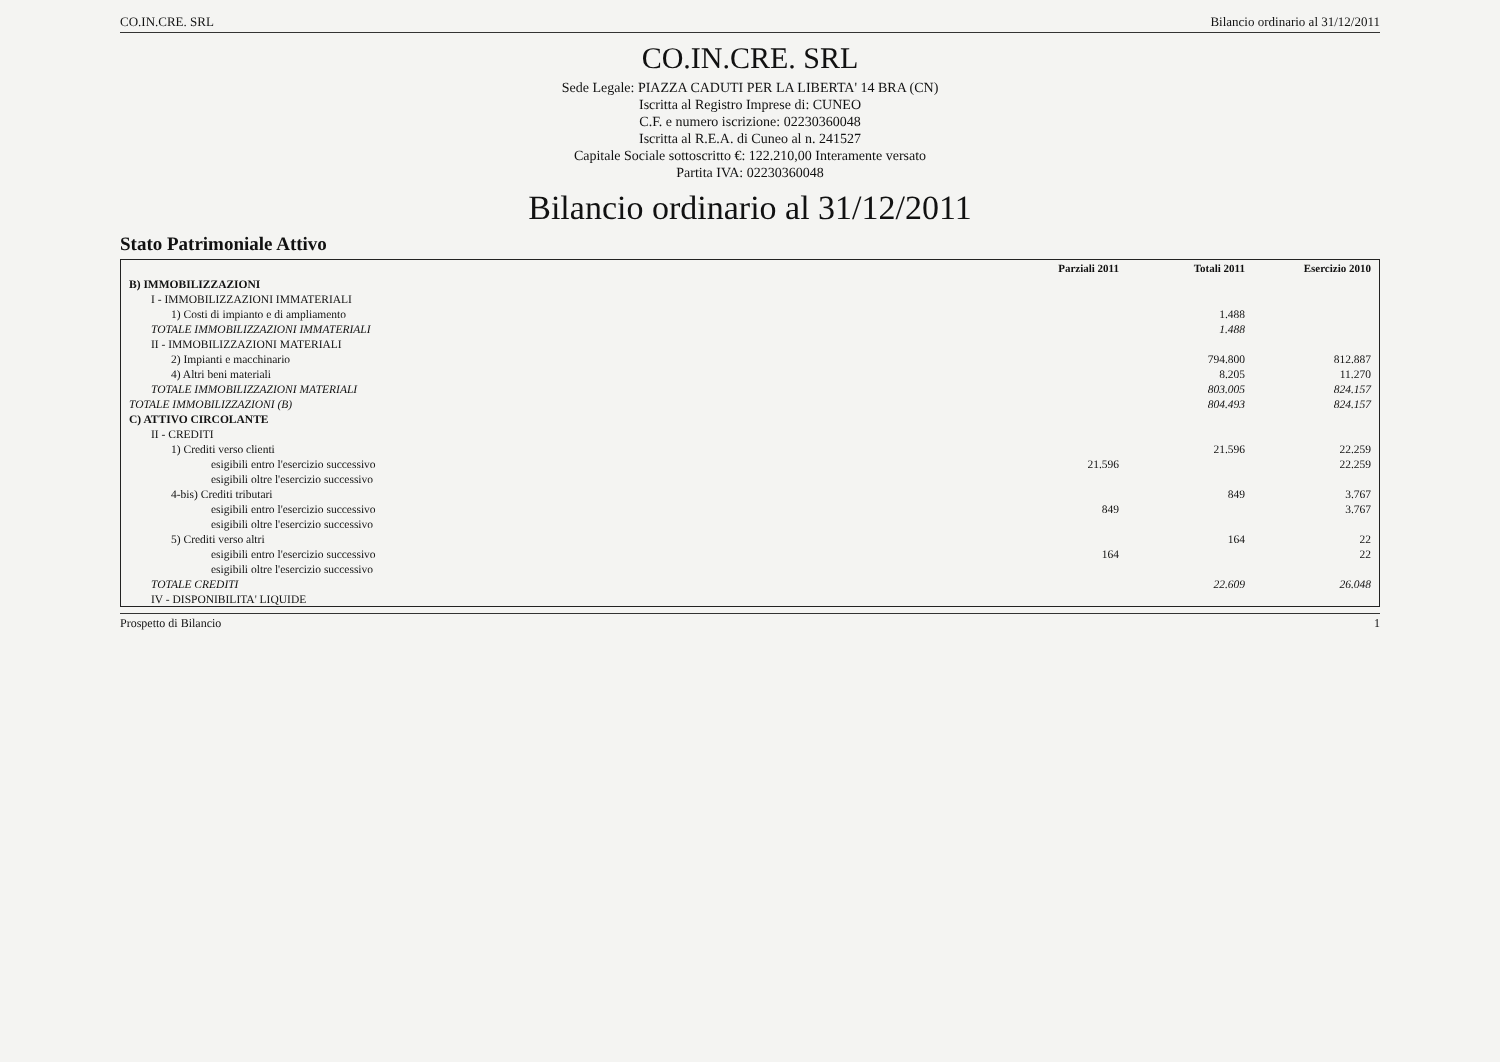CO.IN.CRE. SRL Bilancio ordinario al 31/12/2011
CO.IN.CRE. SRL
Sede Legale: PIAZZA CADUTI PER LA LIBERTA' 14 BRA (CN)
Iscritta al Registro Imprese di: CUNEO
C.F. e numero iscrizione: 02230360048
Iscritta al R.E.A. di Cuneo al n. 241527
Capitale Sociale sottoscritto €: 122.210,00 Interamente versato
Partita IVA: 02230360048
Bilancio ordinario al 31/12/2011
Stato Patrimoniale Attivo
| | Parziali 2011 | Totali 2011 | Esercizio 2010 |
| --- | --- | --- | --- |
| B) IMMOBILIZZAZIONI | | | |
| I - IMMOBILIZZAZIONI IMMATERIALI | | | |
| 1) Costi di impianto e di ampliamento | | 1.488 | |
| TOTALE IMMOBILIZZAZIONI IMMATERIALI | | 1.488 | |
| II - IMMOBILIZZAZIONI MATERIALI | | | |
| 2) Impianti e macchinario | | 794.800 | 812.887 |
| 4) Altri beni materiali | | 8.205 | 11.270 |
| TOTALE IMMOBILIZZAZIONI MATERIALI | | 803.005 | 824.157 |
| TOTALE IMMOBILIZZAZIONI (B) | | 804.493 | 824.157 |
| C) ATTIVO CIRCOLANTE | | | |
| II - CREDITI | | | |
| 1) Crediti verso clienti | | 21.596 | 22.259 |
| esigibili entro l'esercizio successivo | 21.596 | | 22.259 |
| esigibili oltre l'esercizio successivo | | | |
| 4-bis) Crediti tributari | | 849 | 3.767 |
| esigibili entro l'esercizio successivo | 849 | | 3.767 |
| esigibili oltre l'esercizio successivo | | | |
| 5) Crediti verso altri | | 164 | 22 |
| esigibili entro l'esercizio successivo | 164 | | 22 |
| esigibili oltre l'esercizio successivo | | | |
| TOTALE CREDITI | | 22.609 | 26.048 |
| IV - DISPONIBILITA' LIQUIDE | | | |
Prospetto di Bilancio 1